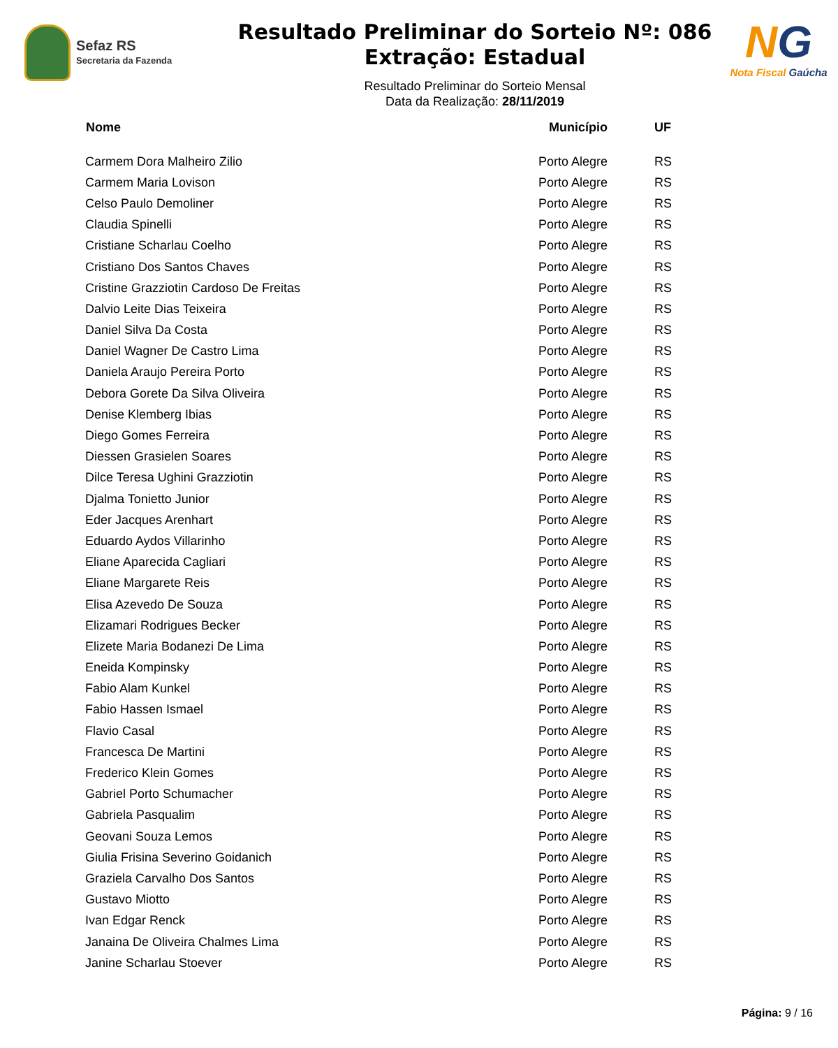Sefaz RS
Secretaria da Fazenda
Resultado Preliminar do Sorteio Nº: 086
Extração: Estadual
Resultado Preliminar do Sorteio Mensal
Data da Realização: 28/11/2019
NG
Nota Fiscal Gaúcha
| Nome | Município | UF |
| --- | --- | --- |
| Carmem Dora Malheiro Zilio | Porto Alegre | RS |
| Carmem Maria Lovison | Porto Alegre | RS |
| Celso Paulo Demoliner | Porto Alegre | RS |
| Claudia Spinelli | Porto Alegre | RS |
| Cristiane Scharlau Coelho | Porto Alegre | RS |
| Cristiano Dos Santos Chaves | Porto Alegre | RS |
| Cristine Grazziotin Cardoso De Freitas | Porto Alegre | RS |
| Dalvio Leite Dias Teixeira | Porto Alegre | RS |
| Daniel Silva Da Costa | Porto Alegre | RS |
| Daniel Wagner De Castro Lima | Porto Alegre | RS |
| Daniela Araujo Pereira Porto | Porto Alegre | RS |
| Debora Gorete Da Silva Oliveira | Porto Alegre | RS |
| Denise Klemberg Ibias | Porto Alegre | RS |
| Diego Gomes Ferreira | Porto Alegre | RS |
| Diessen Grasielen Soares | Porto Alegre | RS |
| Dilce Teresa Ughini Grazziotin | Porto Alegre | RS |
| Djalma Tonietto Junior | Porto Alegre | RS |
| Eder Jacques Arenhart | Porto Alegre | RS |
| Eduardo Aydos Villarinho | Porto Alegre | RS |
| Eliane Aparecida Cagliari | Porto Alegre | RS |
| Eliane Margarete Reis | Porto Alegre | RS |
| Elisa Azevedo De Souza | Porto Alegre | RS |
| Elizamari Rodrigues Becker | Porto Alegre | RS |
| Elizete Maria Bodanezi De Lima | Porto Alegre | RS |
| Eneida Kompinsky | Porto Alegre | RS |
| Fabio Alam Kunkel | Porto Alegre | RS |
| Fabio Hassen Ismael | Porto Alegre | RS |
| Flavio Casal | Porto Alegre | RS |
| Francesca De Martini | Porto Alegre | RS |
| Frederico Klein Gomes | Porto Alegre | RS |
| Gabriel Porto Schumacher | Porto Alegre | RS |
| Gabriela Pasqualim | Porto Alegre | RS |
| Geovani Souza Lemos | Porto Alegre | RS |
| Giulia Frisina Severino Goidanich | Porto Alegre | RS |
| Graziela Carvalho Dos Santos | Porto Alegre | RS |
| Gustavo Miotto | Porto Alegre | RS |
| Ivan Edgar Renck | Porto Alegre | RS |
| Janaina De Oliveira Chalmes Lima | Porto Alegre | RS |
| Janine Scharlau Stoever | Porto Alegre | RS |
Página: 9 / 16